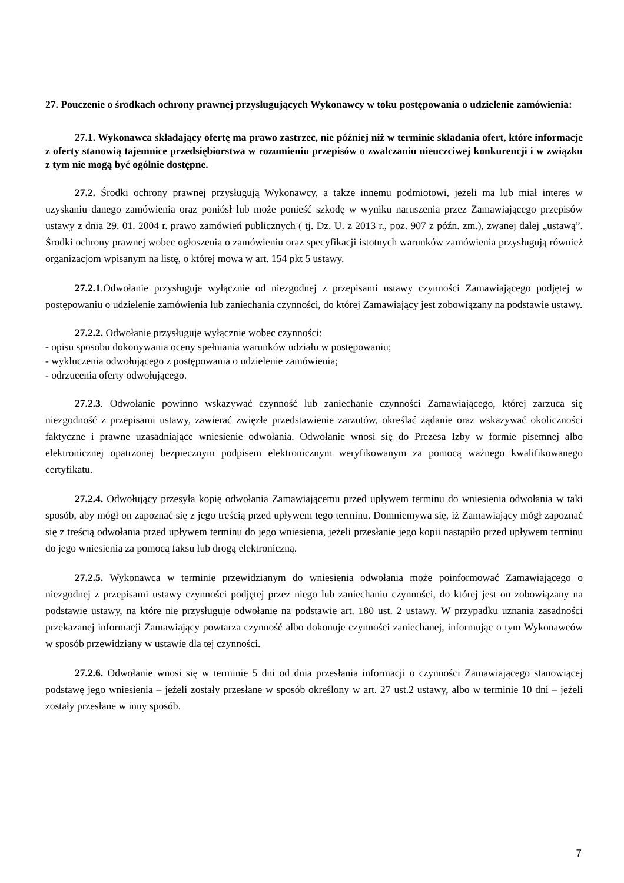27. Pouczenie o środkach ochrony prawnej przysługujących Wykonawcy w toku postępowania o udzielenie zamówienia:
27.1. Wykonawca składający ofertę ma prawo zastrzec, nie później niż w terminie składania ofert, które informacje z oferty stanowią tajemnice przedsiębiorstwa w rozumieniu przepisów o zwalczaniu nieuczciwej konkurencji i w związku z tym nie mogą być ogólnie dostępne.
27.2. Środki ochrony prawnej przysługują Wykonawcy, a także innemu podmiotowi, jeżeli ma lub miał interes w uzyskaniu danego zamówienia oraz poniósł lub może ponieść szkodę w wyniku naruszenia przez Zamawiającego przepisów ustawy z dnia 29. 01. 2004 r. prawo zamówień publicznych ( tj. Dz. U. z 2013 r., poz. 907 z późn. zm.), zwanej dalej „ustawą”. Środki ochrony prawnej wobec ogłoszenia o zamówieniu oraz specyfikacji istotnych warunków zamówienia przysługują również organizacjom wpisanym na listę, o której mowa w art. 154 pkt 5 ustawy.
27.2.1.Odwołanie przysługuje wyłącznie od niezgodnej z przepisami ustawy czynności Zamawiającego podjętej w postępowaniu o udzielenie zamówienia lub zaniechania czynności, do której Zamawiający jest zobowiązany na podstawie ustawy.
27.2.2. Odwołanie przysługuje wyłącznie wobec czynności:
- opisu sposobu dokonywania oceny spełniania warunków udziału w postępowaniu;
- wykluczenia odwołującego z postępowania o udzielenie zamówienia;
- odrzucenia oferty odwołującego.
27.2.3. Odwołanie powinno wskazywać czynność lub zaniechanie czynności Zamawiającego, której zarzuca się niezgodność z przepisami ustawy, zawierać zwięzłe przedstawienie zarzutów, określać żądanie oraz wskazywać okoliczności faktyczne i prawne uzasadniające wniesienie odwołania. Odwołanie wnosi się do Prezesa Izby w formie pisemnej albo elektronicznej opatrzonej bezpiecznym podpisem elektronicznym weryfikowanym za pomocą ważnego kwalifikowanego certyfikatu.
27.2.4. Odwołujący przesyła kopię odwołania Zamawiającemu przed upływem terminu do wniesienia odwołania w taki sposób, aby mógł on zapoznać się z jego treścią przed upływem tego terminu. Domniemywa się, iż Zamawiający mógł zapoznać się z treścią odwołania przed upływem terminu do jego wniesienia, jeżeli przesłanie jego kopii nastąpiło przed upływem terminu do jego wniesienia za pomocą faksu lub drogą elektroniczną.
27.2.5. Wykonawca w terminie przewidzianym do wniesienia odwołania może poinformować Zamawiającego o niezgodnej z przepisami ustawy czynności podjętej przez niego lub zaniechaniu czynności, do której jest on zobowiązany na podstawie ustawy, na które nie przysługuje odwołanie na podstawie art. 180 ust. 2 ustawy. W przypadku uznania zasadności przekazanej informacji Zamawiający powtarza czynność albo dokonuje czynności zaniechanej, informując o tym Wykonawców w sposób przewidziany w ustawie dla tej czynności.
27.2.6. Odwołanie wnosi się w terminie 5 dni od dnia przesłania informacji o czynności Zamawiającego stanowiącej podstawę jego wniesienia – jeżeli zostały przesłane w sposób określony w art. 27 ust.2 ustawy, albo w terminie 10 dni – jeżeli zostały przesłane w inny sposób.
7